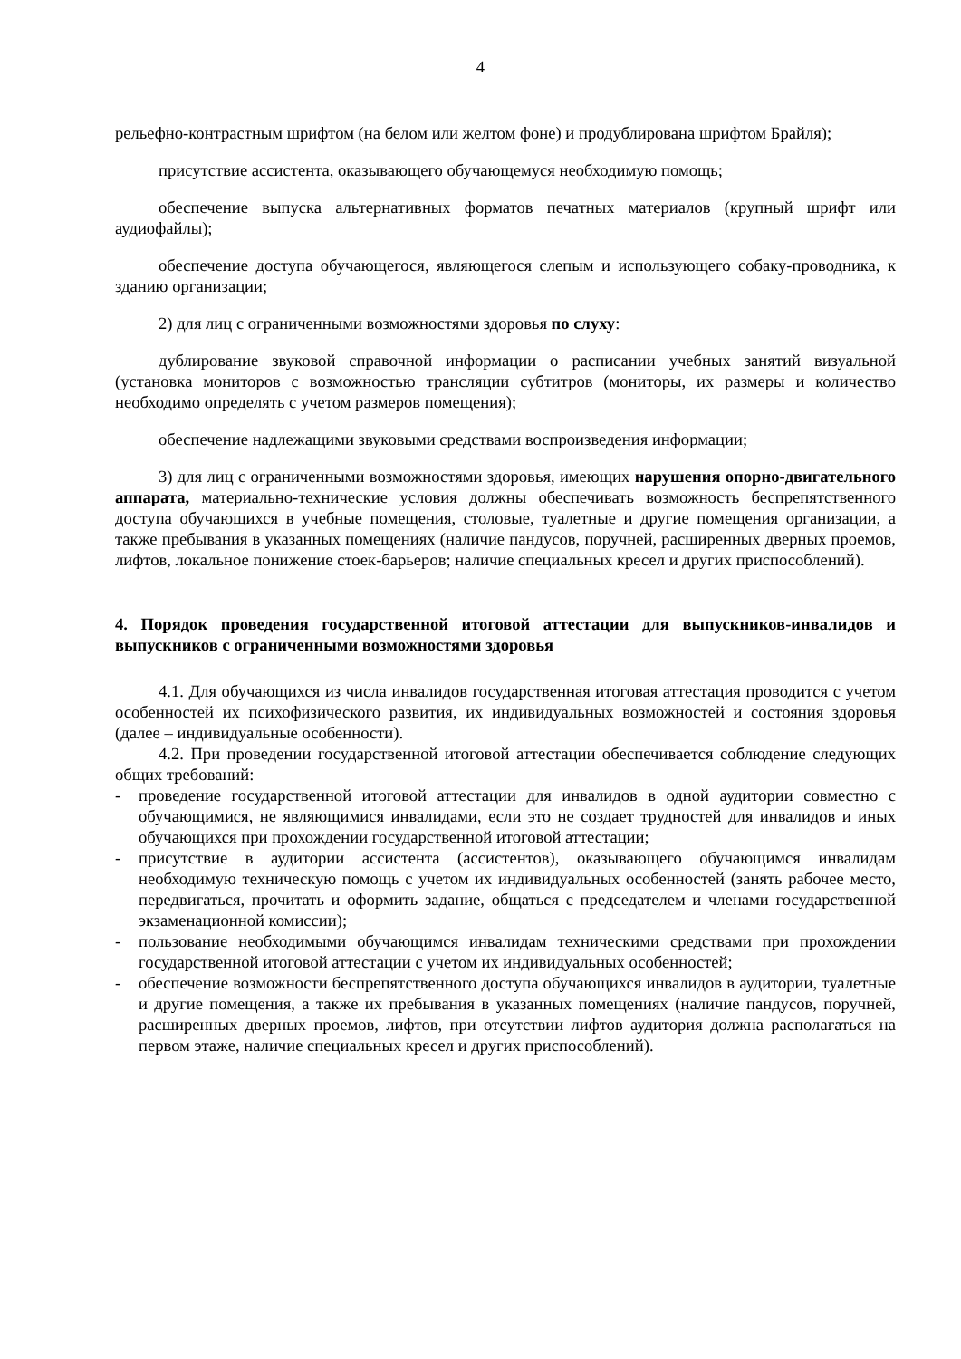4
рельефно-контрастным шрифтом (на белом или желтом фоне) и продублирована шрифтом Брайля);
присутствие ассистента, оказывающего обучающемуся необходимую помощь;
обеспечение выпуска альтернативных форматов печатных материалов (крупный шрифт или аудиофайлы);
обеспечение доступа обучающегося, являющегося слепым и использующего собаку-проводника, к зданию организации;
2) для лиц с ограниченными возможностями здоровья по слуху:
дублирование звуковой справочной информации о расписании учебных занятий визуальной (установка мониторов с возможностью трансляции субтитров (мониторы, их размеры и количество необходимо определять с учетом размеров помещения);
обеспечение надлежащими звуковыми средствами воспроизведения информации;
3) для лиц с ограниченными возможностями здоровья, имеющих нарушения опорно-двигательного аппарата, материально-технические условия должны обеспечивать возможность беспрепятственного доступа обучающихся в учебные помещения, столовые, туалетные и другие помещения организации, а также пребывания в указанных помещениях (наличие пандусов, поручней, расширенных дверных проемов, лифтов, локальное понижение стоек-барьеров; наличие специальных кресел и других приспособлений).
4. Порядок проведения государственной итоговой аттестации для выпускников-инвалидов и выпускников с ограниченными возможностями здоровья
4.1. Для обучающихся из числа инвалидов государственная итоговая аттестация проводится с учетом особенностей их психофизического развития, их индивидуальных возможностей и состояния здоровья (далее – индивидуальные особенности).
4.2. При проведении государственной итоговой аттестации обеспечивается соблюдение следующих общих требований:
- проведение государственной итоговой аттестации для инвалидов в одной аудитории совместно с обучающимися, не являющимися инвалидами, если это не создает трудностей для инвалидов и иных обучающихся при прохождении государственной итоговой аттестации;
- присутствие в аудитории ассистента (ассистентов), оказывающего обучающимся инвалидам необходимую техническую помощь с учетом их индивидуальных особенностей (занять рабочее место, передвигаться, прочитать и оформить задание, общаться с председателем и членами государственной экзаменационной комиссии);
- пользование необходимыми обучающимся инвалидам техническими средствами при прохождении государственной итоговой аттестации с учетом их индивидуальных особенностей;
- обеспечение возможности беспрепятственного доступа обучающихся инвалидов в аудитории, туалетные и другие помещения, а также их пребывания в указанных помещениях (наличие пандусов, поручней, расширенных дверных проемов, лифтов, при отсутствии лифтов аудитория должна располагаться на первом этаже, наличие специальных кресел и других приспособлений).